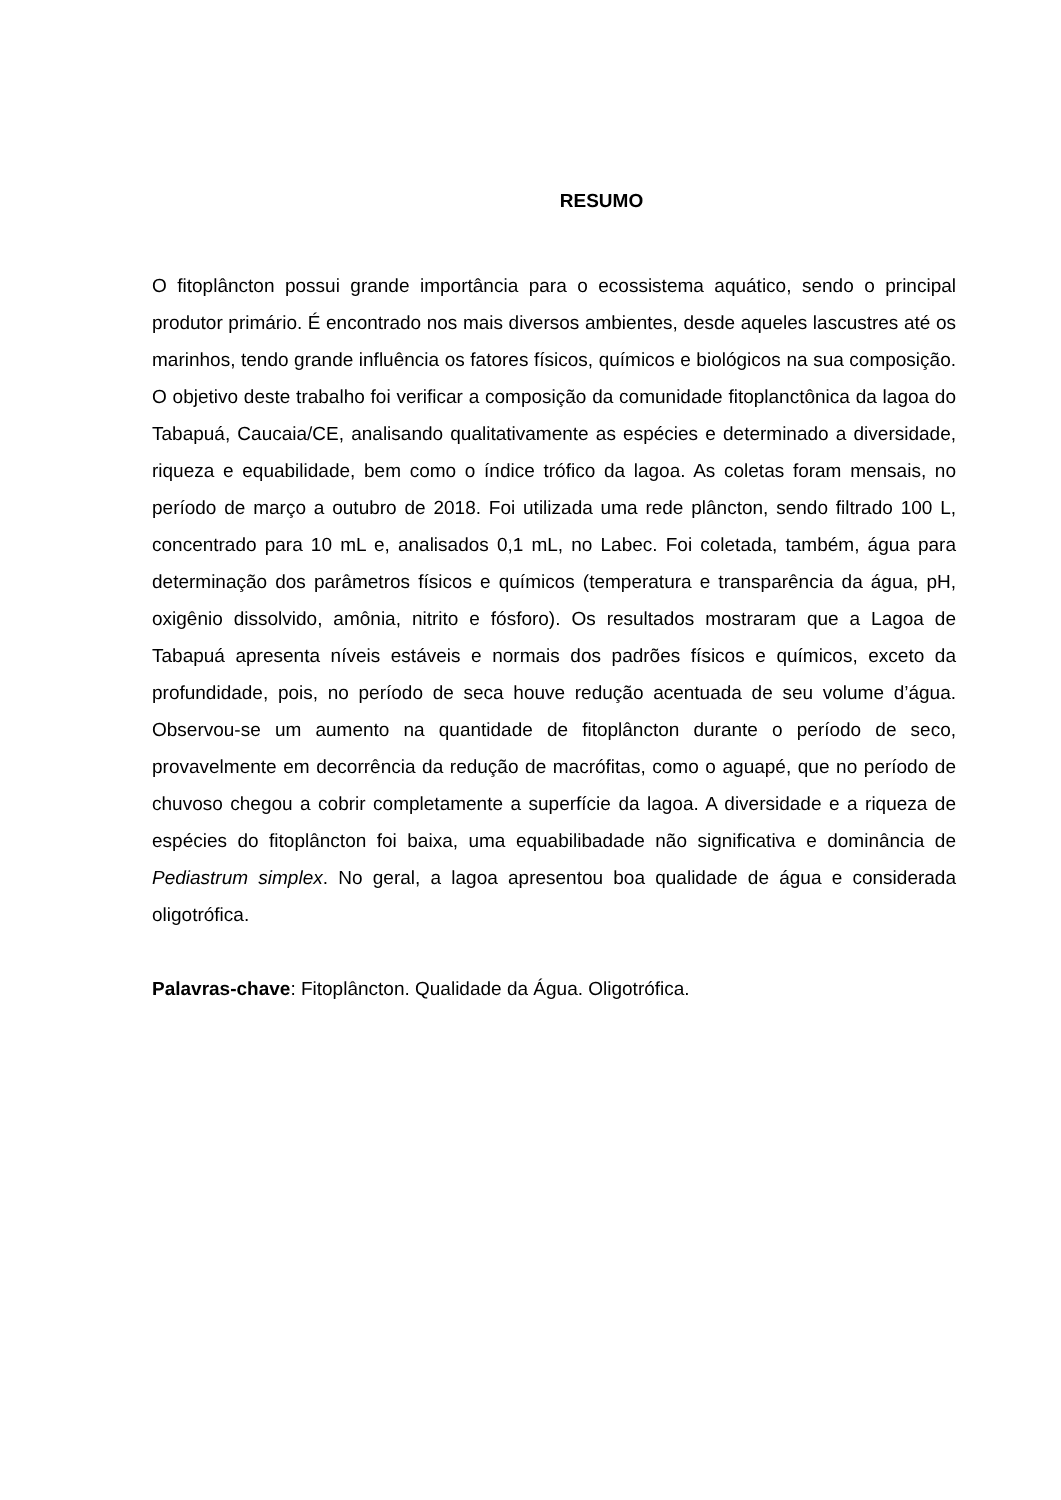RESUMO
O fitoplâncton possui grande importância para o ecossistema aquático, sendo o principal produtor primário. É encontrado nos mais diversos ambientes, desde aqueles lascustres até os marinhos, tendo grande influência os fatores físicos, químicos e biológicos na sua composição. O objetivo deste trabalho foi verificar a composição da comunidade fitoplanctônica da lagoa do Tabapuá, Caucaia/CE, analisando qualitativamente as espécies e determinado a diversidade, riqueza e equabilidade, bem como o índice trófico da lagoa. As coletas foram mensais, no período de março a outubro de 2018. Foi utilizada uma rede plâncton, sendo filtrado 100 L, concentrado para 10 mL e, analisados 0,1 mL, no Labec. Foi coletada, também, água para determinação dos parâmetros físicos e químicos (temperatura e transparência da água, pH, oxigênio dissolvido, amônia, nitrito e fósforo). Os resultados mostraram que a Lagoa de Tabapuá apresenta níveis estáveis e normais dos padrões físicos e químicos, exceto da profundidade, pois, no período de seca houve redução acentuada de seu volume d’água. Observou-se um aumento na quantidade de fitoplâncton durante o período de seco, provavelmente em decorrência da redução de macrófitas, como o aguapé, que no período de chuvoso chegou a cobrir completamente a superfície da lagoa. A diversidade e a riqueza de espécies do fitoplâncton foi baixa, uma equabilibadade não significativa e dominância de Pediastrum simplex. No geral, a lagoa apresentou boa qualidade de água e considerada oligotrófica.
Palavras-chave: Fitoplâncton. Qualidade da Água. Oligotrófica.